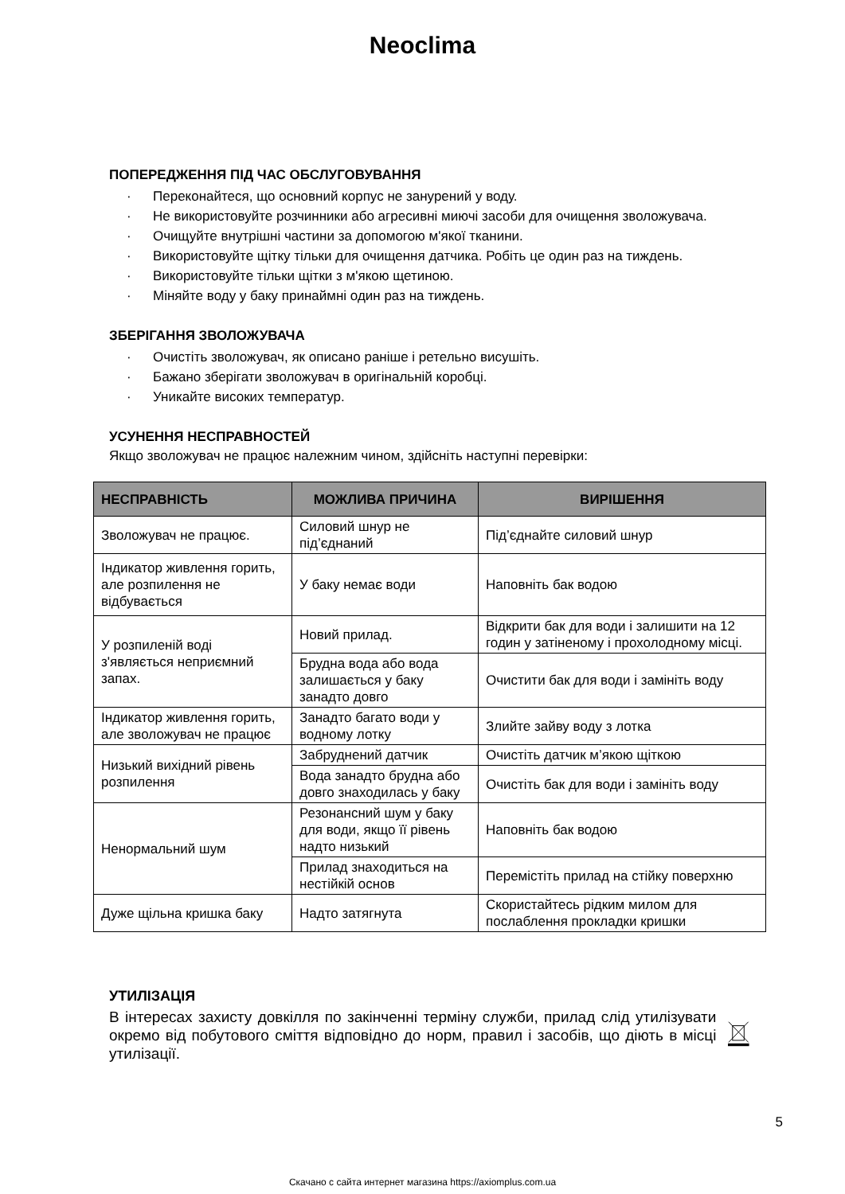Neoclima
ПОПЕРЕДЖЕННЯ ПІД ЧАС ОБСЛУГОВУВАННЯ
· Переконайтеся, що основний корпус не занурений у воду.
· Не використовуйте розчинники або агресивні миючі засоби для очищення зволожувача.
· Очищуйте внутрішні частини за допомогою м'якої тканини.
· Використовуйте щітку тільки для очищення датчика. Робіть це один раз на тиждень.
· Використовуйте тільки щітки з м'якою щетиною.
· Міняйте воду у баку принаймні один раз на тиждень.
ЗБЕРІГАННЯ ЗВОЛОЖУВАЧА
· Очистіть зволожувач, як описано раніше і ретельно висушіть.
· Бажано зберігати зволожувач в оригінальній коробці.
· Уникайте високих температур.
УСУНЕННЯ НЕСПРАВНОСТЕЙ
Якщо зволожувач не працює належним чином, здійсніть наступні перевірки:
| НЕСПРАВНІСТЬ | МОЖЛИВА ПРИЧИНА | ВИРІШЕННЯ |
| --- | --- | --- |
| Зволожувач не працює. | Силовий шнур не під’єднаний | Під’єднайте силовий шнур |
| Індикатор живлення горить, але розпилення не відбувається | У баку немає води | Наповніть бак водою |
| У розпиленій воді з'являється неприємний запах. | Новий прилад. | Відкрити бак для води і залишити на 12 годин у затіненому і прохолодному місці. |
| | Брудна вода або вода залишається у баку занадто довго | Очистити бак для води і замініть воду |
| Індикатор живлення горить, але зволожувач не працює | Занадто багато води у водному лотку | Злийте зайву воду з лотка |
| Низький вихідний рівень розпилення | Забруднений датчик | Очистіть датчик м’якою щіткою |
| | Вода занадто брудна або довго знаходилась у баку | Очистіть бак для води і замініть воду |
| Ненормальний шум | Резонансний шум у баку для води, якщо її рівень надто низький | Наповніть бак водою |
| | Прилад знаходиться на нестійкій основ | Перемістіть прилад на стійку поверхню |
| Дуже щільна кришка баку | Надто затягнута | Скористайтесь рідким милом для послаблення прокладки кришки |
УТИЛІЗАЦІЯ
В інтересах захисту довкілля по закінченні терміну служби, прилад слід утилізувати окремо від побутового сміття відповідно до норм, правил і засобів, що діють в місці утилізації.
5
Скачано с сайта интернет магазина https://axiomplus.com.ua